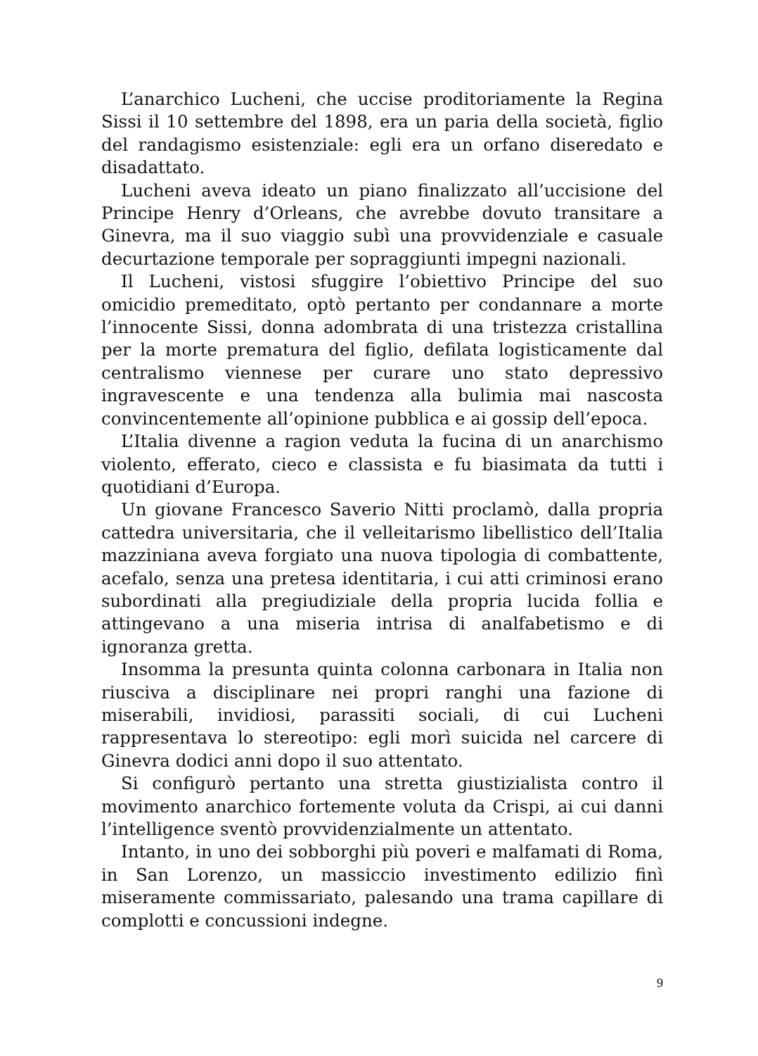L’anarchico Lucheni, che uccise proditoriamente la Regina Sissi il 10 settembre del 1898, era un paria della società, figlio del randagismo esistenziale: egli era un orfano diseredato e disadattato.
Lucheni aveva ideato un piano finalizzato all’uccisione del Principe Henry d’Orleans, che avrebbe dovuto transitare a Ginevra, ma il suo viaggio subì una provvidenziale e casuale decurtazione temporale per sopraggiunti impegni nazionali.
Il Lucheni, vistosi sfuggire l’obiettivo Principe del suo omicidio premeditato, optò pertanto per condannare a morte l’innocente Sissi, donna adombrata di una tristezza cristallina per la morte prematura del figlio, defilata logisticamente dal centralismo viennese per curare uno stato depressivo ingravescente e una tendenza alla bulimia mai nascosta convincentemente all’opinione pubblica e ai gossip dell’epoca.
L’Italia divenne a ragion veduta la fucina di un anarchismo violento, efferato, cieco e classista e fu biasimata da tutti i quotidiani d’Europa.
Un giovane Francesco Saverio Nitti proclamò, dalla propria cattedra universitaria, che il velleitarismo libellistico dell’Italia mazziniana aveva forgiato una nuova tipologia di combattente, acefalo, senza una pretesa identitaria, i cui atti criminosi erano subordinati alla pregiudiziale della propria lucida follia e attingevano a una miseria intrisa di analfabetismo e di ignoranza gretta.
Insomma la presunta quinta colonna carbonara in Italia non riusciva a disciplinare nei propri ranghi una fazione di miserabili, invidiosi, parassiti sociali, di cui Lucheni rappresentava lo stereotipo: egli morì suicida nel carcere di Ginevra dodici anni dopo il suo attentato.
Si configurò pertanto una stretta giustizialista contro il movimento anarchico fortemente voluta da Crispi, ai cui danni l’intelligence sventò provvidenzialmente un attentato.
Intanto, in uno dei sobborghi più poveri e malfamati di Roma, in San Lorenzo, un massiccio investimento edilizio finì miseramente commissariato, palesando una trama capillare di complotti e concussioni indegne.
9